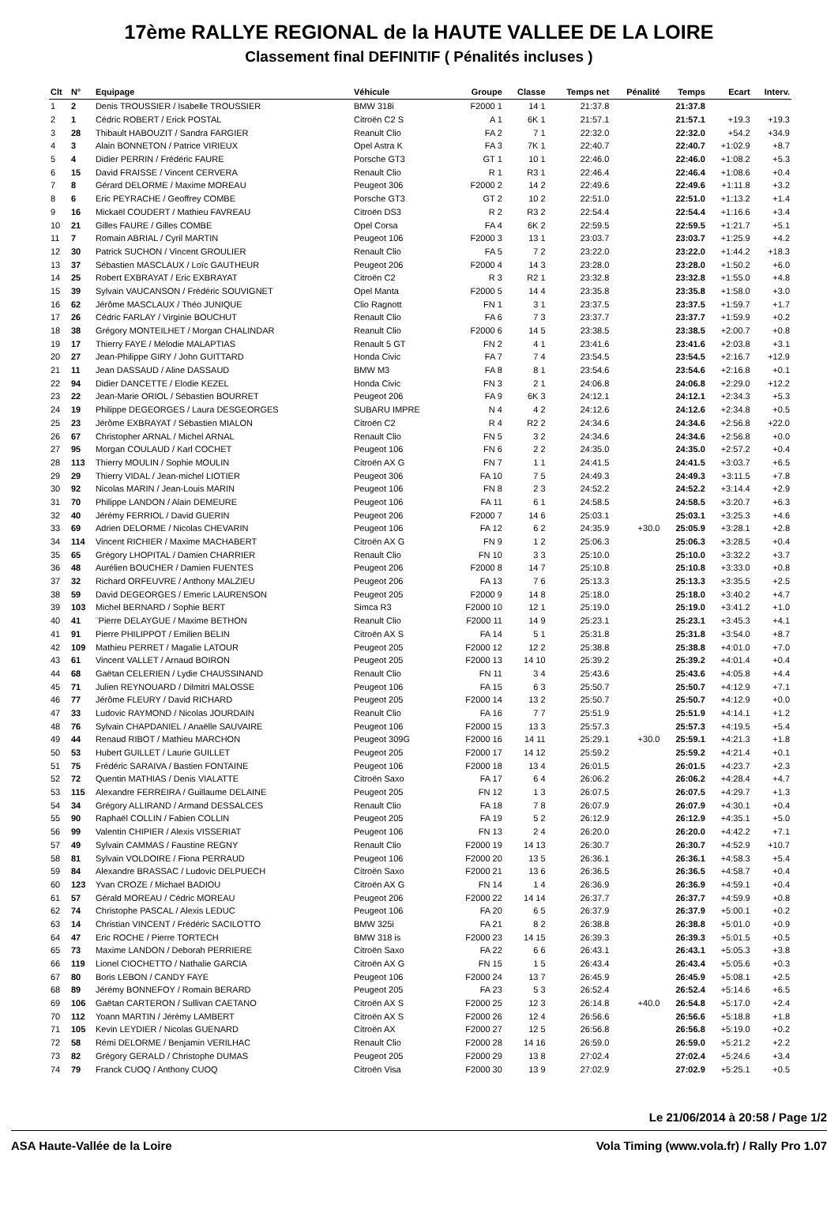17ème RALLYE REGIONAL de la HAUTE VALLEE DE LA LOIRE
Classement final DEFINITIF ( Pénalités incluses )
| Clt | N° | Equipage | Véhicule | Groupe | Classe | Temps net | Pénalité | Temps | Ecart | Interv. |
| --- | --- | --- | --- | --- | --- | --- | --- | --- | --- | --- |
| 1 | 2 | Denis TROUSSIER / Isabelle TROUSSIER | BMW 318i | F2000 1 | 14 1 | 21:37.8 | | 21:37.8 | | |
| 2 | 1 | Cédric ROBERT / Erick POSTAL | Citroën C2 S | A 1 | 6K 1 | 21:57.1 | | 21:57.1 | +19.3 | +19.3 |
| 3 | 28 | Thibault HABOUZIT / Sandra FARGIER | Reanult Clio | FA 2 | 7 1 | 22:32.0 | | 22:32.0 | +54.2 | +34.9 |
| 4 | 3 | Alain BONNETON / Patrice VIRIEUX | Opel Astra K | FA 3 | 7K 1 | 22:40.7 | | 22:40.7 | +1:02.9 | +8.7 |
| 5 | 4 | Didier PERRIN / Frédéric FAURE | Porsche GT3 | GT 1 | 10 1 | 22:46.0 | | 22:46.0 | +1:08.2 | +5.3 |
| 6 | 15 | David FRAISSE / Vincent CERVERA | Renault Clio | R 1 | R3 1 | 22:46.4 | | 22:46.4 | +1:08.6 | +0.4 |
| 7 | 8 | Gérard DELORME / Maxime MOREAU | Peugeot 306 | F2000 2 | 14 2 | 22:49.6 | | 22:49.6 | +1:11.8 | +3.2 |
| 8 | 6 | Eric PEYRACHE / Geoffrey COMBE | Porsche GT3 | GT 2 | 10 2 | 22:51.0 | | 22:51.0 | +1:13.2 | +1.4 |
| 9 | 16 | Mickaël COUDERT / Mathieu FAVREAU | Citroën DS3 | R 2 | R3 2 | 22:54.4 | | 22:54.4 | +1:16.6 | +3.4 |
| 10 | 21 | Gilles FAURE / Gilles COMBE | Opel Corsa | FA 4 | 6K 2 | 22:59.5 | | 22:59.5 | +1:21.7 | +5.1 |
| 11 | 7 | Romain ABRIAL / Cyril MARTIN | Peugeot 106 | F2000 3 | 13 1 | 23:03.7 | | 23:03.7 | +1:25.9 | +4.2 |
| 12 | 30 | Patrick SUCHON / Vincent GROULIER | Renault Clio | FA 5 | 7 2 | 23:22.0 | | 23:22.0 | +1:44.2 | +18.3 |
| 13 | 37 | Sébastien MASCLAUX / Loïc GAUTHEUR | Peugeot 206 | F2000 4 | 14 3 | 23:28.0 | | 23:28.0 | +1:50.2 | +6.0 |
| 14 | 25 | Robert EXBRAYAT / Eric EXBRAYAT | Citroën C2 | R 3 | R2 1 | 23:32.8 | | 23:32.8 | +1:55.0 | +4.8 |
| 15 | 39 | Sylvain VAUCANSON / Frédéric SOUVIGNET | Opel Manta | F2000 5 | 14 4 | 23:35.8 | | 23:35.8 | +1:58.0 | +3.0 |
| 16 | 62 | Jérôme MASCLAUX / Théo JUNIQUE | Clio Ragnott | FN 1 | 3 1 | 23:37.5 | | 23:37.5 | +1:59.7 | +1.7 |
| 17 | 26 | Cédric FARLAY / Virginie BOUCHUT | Renault Clio | FA 6 | 7 3 | 23:37.7 | | 23:37.7 | +1:59.9 | +0.2 |
| 18 | 38 | Grégory MONTEILHET / Morgan CHALINDAR | Reanult Clio | F2000 6 | 14 5 | 23:38.5 | | 23:38.5 | +2:00.7 | +0.8 |
| 19 | 17 | Thierry FAYE / Mélodie MALAPTIAS | Renault 5 GT | FN 2 | 4 1 | 23:41.6 | | 23:41.6 | +2:03.8 | +3.1 |
| 20 | 27 | Jean-Philippe GIRY / John GUITTARD | Honda Civic | FA 7 | 7 4 | 23:54.5 | | 23:54.5 | +2:16.7 | +12.9 |
| 21 | 11 | Jean DASSAUD / Aline DASSAUD | BMW M3 | FA 8 | 8 1 | 23:54.6 | | 23:54.6 | +2:16.8 | +0.1 |
| 22 | 94 | Didier DANCETTE / Elodie KEZEL | Honda Civic | FN 3 | 2 1 | 24:06.8 | | 24:06.8 | +2:29.0 | +12.2 |
| 23 | 22 | Jean-Marie ORIOL / Sébastien BOURRET | Peugeot 206 | FA 9 | 6K 3 | 24:12.1 | | 24:12.1 | +2:34.3 | +5.3 |
| 24 | 19 | Philippe DEGEORGES / Laura DESGEORGES | SUBARU IMPRE | N 4 | 4 2 | 24:12.6 | | 24:12.6 | +2:34.8 | +0.5 |
| 25 | 23 | Jérôme EXBRAYAT / Sébastien MIALON | Citroën C2 | R 4 | R2 2 | 24:34.6 | | 24:34.6 | +2:56.8 | +22.0 |
| 26 | 67 | Christopher ARNAL / Michel ARNAL | Renault Clio | FN 5 | 3 2 | 24:34.6 | | 24:34.6 | +2:56.8 | +0.0 |
| 27 | 95 | Morgan COULAUD / Karl COCHET | Peugeot 106 | FN 6 | 2 2 | 24:35.0 | | 24:35.0 | +2:57.2 | +0.4 |
| 28 | 113 | Thierry MOULIN / Sophie MOULIN | Citroën AX G | FN 7 | 1 1 | 24:41.5 | | 24:41.5 | +3:03.7 | +6.5 |
| 29 | 29 | Thierry VIDAL / Jean-michel LIOTIER | Peugeot 306 | FA 10 | 7 5 | 24:49.3 | | 24:49.3 | +3:11.5 | +7.8 |
| 30 | 92 | Nicolas MARIN / Jean-Louis MARIN | Peugeot 106 | FN 8 | 2 3 | 24:52.2 | | 24:52.2 | +3:14.4 | +2.9 |
| 31 | 70 | Philippe LANDON / Alain DEMEURE | Peugeot 106 | FA 11 | 6 1 | 24:58.5 | | 24:58.5 | +3:20.7 | +6.3 |
| 32 | 40 | Jérémy FERRIOL / David GUERIN | Peugeot 206 | F2000 7 | 14 6 | 25:03.1 | | 25:03.1 | +3:25.3 | +4.6 |
| 33 | 69 | Adrien DELORME / Nicolas CHEVARIN | Peugeot 106 | FA 12 | 6 2 | 24:35.9 | +30.0 | 25:05.9 | +3:28.1 | +2.8 |
| 34 | 114 | Vincent RICHIER / Maxime MACHABERT | Citroën AX G | FN 9 | 1 2 | 25:06.3 | | 25:06.3 | +3:28.5 | +0.4 |
| 35 | 65 | Grégory LHOPITAL / Damien CHARRIER | Renault Clio | FN 10 | 3 3 | 25:10.0 | | 25:10.0 | +3:32.2 | +3.7 |
| 36 | 48 | Aurélien BOUCHER / Damien FUENTES | Peugeot 206 | F2000 8 | 14 7 | 25:10.8 | | 25:10.8 | +3:33.0 | +0.8 |
| 37 | 32 | Richard ORFEUVRE / Anthony MALZIEU | Peugeot 206 | FA 13 | 7 6 | 25:13.3 | | 25:13.3 | +3:35.5 | +2.5 |
| 38 | 59 | David DEGEORGES / Emeric LAURENSON | Peugeot 205 | F2000 9 | 14 8 | 25:18.0 | | 25:18.0 | +3:40.2 | +4.7 |
| 39 | 103 | Michel BERNARD / Sophie BERT | Simca R3 | F2000 10 | 12 1 | 25:19.0 | | 25:19.0 | +3:41.2 | +1.0 |
| 40 | 41 | ¨Pierre DELAYGUE / Maxime BETHON | Reanult Clio | F2000 11 | 14 9 | 25:23.1 | | 25:23.1 | +3:45.3 | +4.1 |
| 41 | 91 | Pierre PHILIPPOT / Emilien BELIN | Citroën AX S | FA 14 | 5 1 | 25:31.8 | | 25:31.8 | +3:54.0 | +8.7 |
| 42 | 109 | Mathieu PERRET / Magalie LATOUR | Peugeot 205 | F2000 12 | 12 2 | 25:38.8 | | 25:38.8 | +4:01.0 | +7.0 |
| 43 | 61 | Vincent VALLET / Arnaud BOIRON | Peugeot 205 | F2000 13 | 14 10 | 25:39.2 | | 25:39.2 | +4:01.4 | +0.4 |
| 44 | 68 | Gaëtan CELERIEN / Lydie CHAUSSINAND | Renault Clio | FN 11 | 3 4 | 25:43.6 | | 25:43.6 | +4:05.8 | +4.4 |
| 45 | 71 | Julien REYNOUARD / Dilmitri MALOSSE | Peugeot 106 | FA 15 | 6 3 | 25:50.7 | | 25:50.7 | +4:12.9 | +7.1 |
| 46 | 77 | Jérôme FLEURY / David RICHARD | Peugeot 205 | F2000 14 | 13 2 | 25:50.7 | | 25:50.7 | +4:12.9 | +0.0 |
| 47 | 33 | Ludovic RAYMOND / Nicolas JOURDAIN | Reanult Clio | FA 16 | 7 7 | 25:51.9 | | 25:51.9 | +4:14.1 | +1.2 |
| 48 | 76 | Sylvain CHAPDANIEL / Anaëlle SAUVAIRE | Peugeot 106 | F2000 15 | 13 3 | 25:57.3 | | 25:57.3 | +4:19.5 | +5.4 |
| 49 | 44 | Renaud RIBOT / Mathieu MARCHON | Peugeot 309G | F2000 16 | 14 11 | 25:29.1 | +30.0 | 25:59.1 | +4:21.3 | +1.8 |
| 50 | 53 | Hubert GUILLET / Laurie GUILLET | Peugeot 205 | F2000 17 | 14 12 | 25:59.2 | | 25:59.2 | +4:21.4 | +0.1 |
| 51 | 75 | Frédéric SARAIVA / Bastien FONTAINE | Peugeot 106 | F2000 18 | 13 4 | 26:01.5 | | 26:01.5 | +4:23.7 | +2.3 |
| 52 | 72 | Quentin MATHIAS / Denis VIALATTE | Citroën Saxo | FA 17 | 6 4 | 26:06.2 | | 26:06.2 | +4:28.4 | +4.7 |
| 53 | 115 | Alexandre FERREIRA / Guillaume DELAINE | Peugeot 205 | FN 12 | 1 3 | 26:07.5 | | 26:07.5 | +4:29.7 | +1.3 |
| 54 | 34 | Grégory ALLIRAND / Armand DESSALCES | Renault Clio | FA 18 | 7 8 | 26:07.9 | | 26:07.9 | +4:30.1 | +0.4 |
| 55 | 90 | Raphaël COLLIN / Fabien COLLIN | Peugeot 205 | FA 19 | 5 2 | 26:12.9 | | 26:12.9 | +4:35.1 | +5.0 |
| 56 | 99 | Valentin CHIPIER / Alexis VISSERIAT | Peugeot 106 | FN 13 | 2 4 | 26:20.0 | | 26:20.0 | +4:42.2 | +7.1 |
| 57 | 49 | Sylvain CAMMAS / Faustine REGNY | Renault Clio | F2000 19 | 14 13 | 26:30.7 | | 26:30.7 | +4:52.9 | +10.7 |
| 58 | 81 | Sylvain VOLDOIRE / Fiona PERRAUD | Peugeot 106 | F2000 20 | 13 5 | 26:36.1 | | 26:36.1 | +4:58.3 | +5.4 |
| 59 | 84 | Alexandre BRASSAC / Ludovic DELPUECH | Citroën Saxo | F2000 21 | 13 6 | 26:36.5 | | 26:36.5 | +4:58.7 | +0.4 |
| 60 | 123 | Yvan CROZE / Michael BADIOU | Citroën AX G | FN 14 | 1 4 | 26:36.9 | | 26:36.9 | +4:59.1 | +0.4 |
| 61 | 57 | Gérald MOREAU / Cédric MOREAU | Peugeot 206 | F2000 22 | 14 14 | 26:37.7 | | 26:37.7 | +4:59.9 | +0.8 |
| 62 | 74 | Christophe PASCAL / Alexis LEDUC | Peugeot 106 | FA 20 | 6 5 | 26:37.9 | | 26:37.9 | +5:00.1 | +0.2 |
| 63 | 14 | Christian VINCENT / Frédéric SACILOTTO | BMW 325i | FA 21 | 8 2 | 26:38.8 | | 26:38.8 | +5:01.0 | +0.9 |
| 64 | 47 | Eric ROCHE / Pierre TORTECH | BMW 318 is | F2000 23 | 14 15 | 26:39.3 | | 26:39.3 | +5:01.5 | +0.5 |
| 65 | 73 | Maxime LANDON / Deborah PERRIERE | Citroën Saxo | FA 22 | 6 6 | 26:43.1 | | 26:43.1 | +5:05.3 | +3.8 |
| 66 | 119 | Lionel CIOCHETTO / Nathalie GARCIA | Citroën AX G | FN 15 | 1 5 | 26:43.4 | | 26:43.4 | +5:05.6 | +0.3 |
| 67 | 80 | Boris LEBON / CANDY FAYE | Peugeot 106 | F2000 24 | 13 7 | 26:45.9 | | 26:45.9 | +5:08.1 | +2.5 |
| 68 | 89 | Jérémy BONNEFOY / Romain BERARD | Peugeot 205 | FA 23 | 5 3 | 26:52.4 | | 26:52.4 | +5:14.6 | +6.5 |
| 69 | 106 | Gaëtan CARTERON / Sullivan CAETANO | Citroën AX S | F2000 25 | 12 3 | 26:14.8 | +40.0 | 26:54.8 | +5:17.0 | +2.4 |
| 70 | 112 | Yoann MARTIN / Jérèmy LAMBERT | Citroën AX S | F2000 26 | 12 4 | 26:56.6 | | 26:56.6 | +5:18.8 | +1.8 |
| 71 | 105 | Kevin LEYDIER / Nicolas GUENARD | Citroën AX | F2000 27 | 12 5 | 26:56.8 | | 26:56.8 | +5:19.0 | +0.2 |
| 72 | 58 | Rémi DELORME / Benjamin VERILHAC | Renault Clio | F2000 28 | 14 16 | 26:59.0 | | 26:59.0 | +5:21.2 | +2.2 |
| 73 | 82 | Grégory GERALD / Christophe DUMAS | Peugeot 205 | F2000 29 | 13 8 | 27:02.4 | | 27:02.4 | +5:24.6 | +3.4 |
| 74 | 79 | Franck CUOQ / Anthony CUOQ | Citroën Visa | F2000 30 | 13 9 | 27:02.9 | | 27:02.9 | +5:25.1 | +0.5 |
Le 21/06/2014 à 20:58 / Page 1/2
ASA Haute-Vallée de la Loire Vola Timing (www.vola.fr) / Rally Pro 1.07